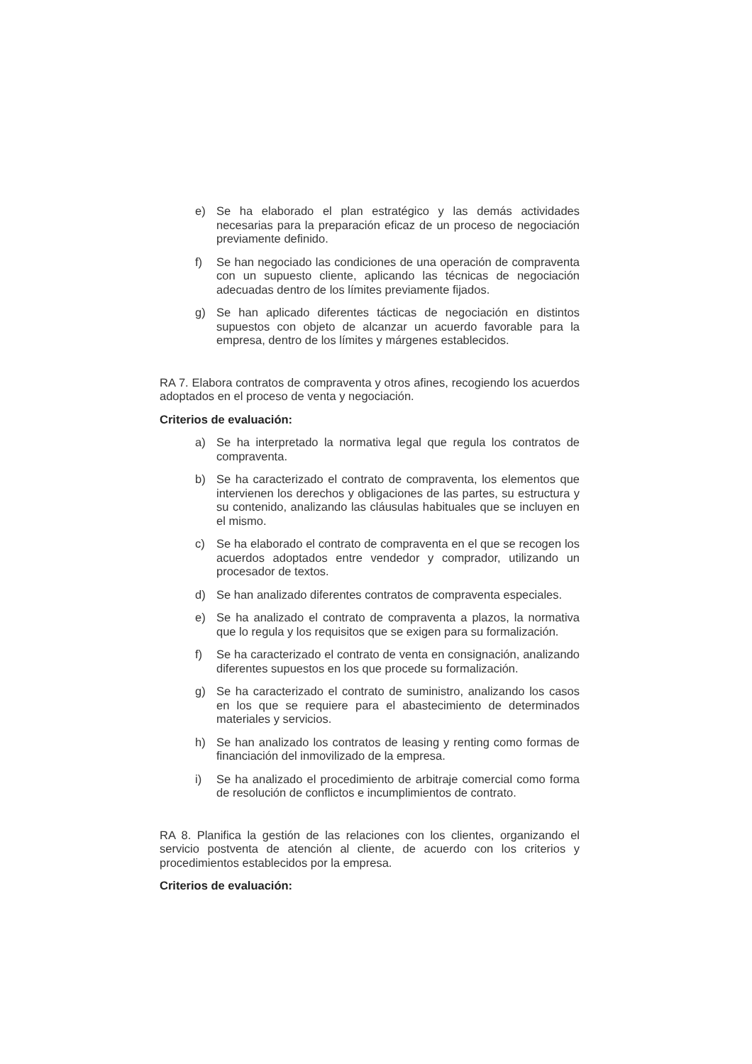e) Se ha elaborado el plan estratégico y las demás actividades necesarias para la preparación eficaz de un proceso de negociación previamente definido.
f) Se han negociado las condiciones de una operación de compraventa con un supuesto cliente, aplicando las técnicas de negociación adecuadas dentro de los límites previamente fijados.
g) Se han aplicado diferentes tácticas de negociación en distintos supuestos con objeto de alcanzar un acuerdo favorable para la empresa, dentro de los límites y márgenes establecidos.
RA 7. Elabora contratos de compraventa y otros afines, recogiendo los acuerdos adoptados en el proceso de venta y negociación.
Criterios de evaluación:
a) Se ha interpretado la normativa legal que regula los contratos de compraventa.
b) Se ha caracterizado el contrato de compraventa, los elementos que intervienen los derechos y obligaciones de las partes, su estructura y su contenido, analizando las cláusulas habituales que se incluyen en el mismo.
c) Se ha elaborado el contrato de compraventa en el que se recogen los acuerdos adoptados entre vendedor y comprador, utilizando un procesador de textos.
d) Se han analizado diferentes contratos de compraventa especiales.
e) Se ha analizado el contrato de compraventa a plazos, la normativa que lo regula y los requisitos que se exigen para su formalización.
f) Se ha caracterizado el contrato de venta en consignación, analizando diferentes supuestos en los que procede su formalización.
g) Se ha caracterizado el contrato de suministro, analizando los casos en los que se requiere para el abastecimiento de determinados materiales y servicios.
h) Se han analizado los contratos de leasing y renting como formas de financiación del inmovilizado de la empresa.
i) Se ha analizado el procedimiento de arbitraje comercial como forma de resolución de conflictos e incumplimientos de contrato.
RA 8. Planifica la gestión de las relaciones con los clientes, organizando el servicio postventa de atención al cliente, de acuerdo con los criterios y procedimientos establecidos por la empresa.
Criterios de evaluación: